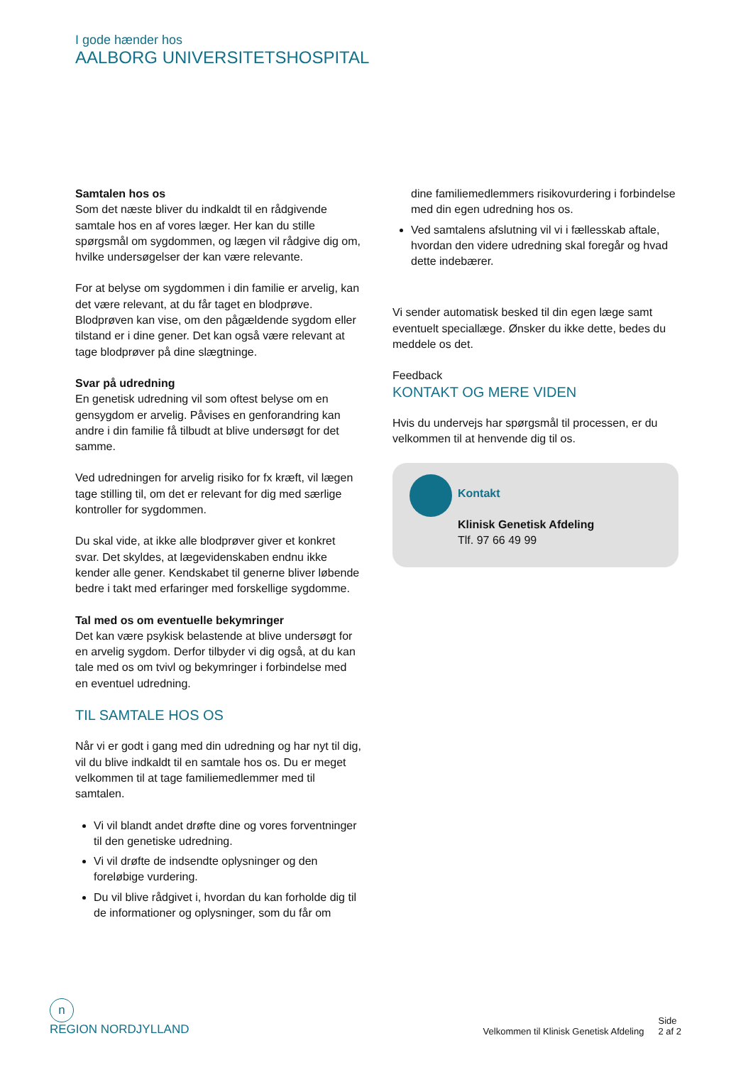I gode hænder hos
AALBORG UNIVERSITETSHOSPITAL
Samtalen hos os
Som det næste bliver du indkaldt til en rådgivende samtale hos en af vores læger. Her kan du stille spørgsmål om sygdommen, og lægen vil rådgive dig om, hvilke undersøgelser der kan være relevante.
For at belyse om sygdommen i din familie er arvelig, kan det være relevant, at du får taget en blodprøve. Blodprøven kan vise, om den pågældende sygdom eller tilstand er i dine gener. Det kan også være relevant at tage blodprøver på dine slægtninge.
Svar på udredning
En genetisk udredning vil som oftest belyse om en gensygdom er arvelig. Påvises en genforandring kan andre i din familie få tilbudt at blive undersøgt for det samme.
Ved udredningen for arvelig risiko for fx kræft, vil lægen tage stilling til, om det er relevant for dig med særlige kontroller for sygdommen.
Du skal vide, at ikke alle blodprøver giver et konkret svar. Det skyldes, at lægevidenskaben endnu ikke kender alle gener. Kendskabet til generne bliver løbende bedre i takt med erfaringer med forskellige sygdomme.
Tal med os om eventuelle bekymringer
Det kan være psykisk belastende at blive undersøgt for en arvelig sygdom. Derfor tilbyder vi dig også, at du kan tale med os om tvivl og bekymringer i forbindelse med en eventuel udredning.
TIL SAMTALE HOS OS
Når vi er godt i gang med din udredning og har nyt til dig, vil du blive indkaldt til en samtale hos os. Du er meget velkommen til at tage familiemedlemmer med til samtalen.
Vi vil blandt andet drøfte dine og vores forventninger til den genetiske udredning.
Vi vil drøfte de indsendte oplysninger og den foreløbige vurdering.
Du vil blive rådgivet i, hvordan du kan forholde dig til de informationer og oplysninger, som du får om
dine familiemedlemmers risikovurdering i forbindelse med din egen udredning hos os.
Ved samtalens afslutning vil vi i fællesskab aftale, hvordan den videre udredning skal foregår og hvad dette indebærer.
Vi sender automatisk besked til din egen læge samt eventuelt speciallæge. Ønsker du ikke dette, bedes du meddele os det.
Feedback
KONTAKT OG MERE VIDEN
Hvis du undervejs har spørgsmål til processen, er du velkommen til at henvende dig til os.
Kontakt
Klinisk Genetisk Afdeling
Tlf. 97 66 49 99
n
REGION NORDJYLLAND
Velkommen til Klinisk Genetisk Afdeling Side
2 af 2